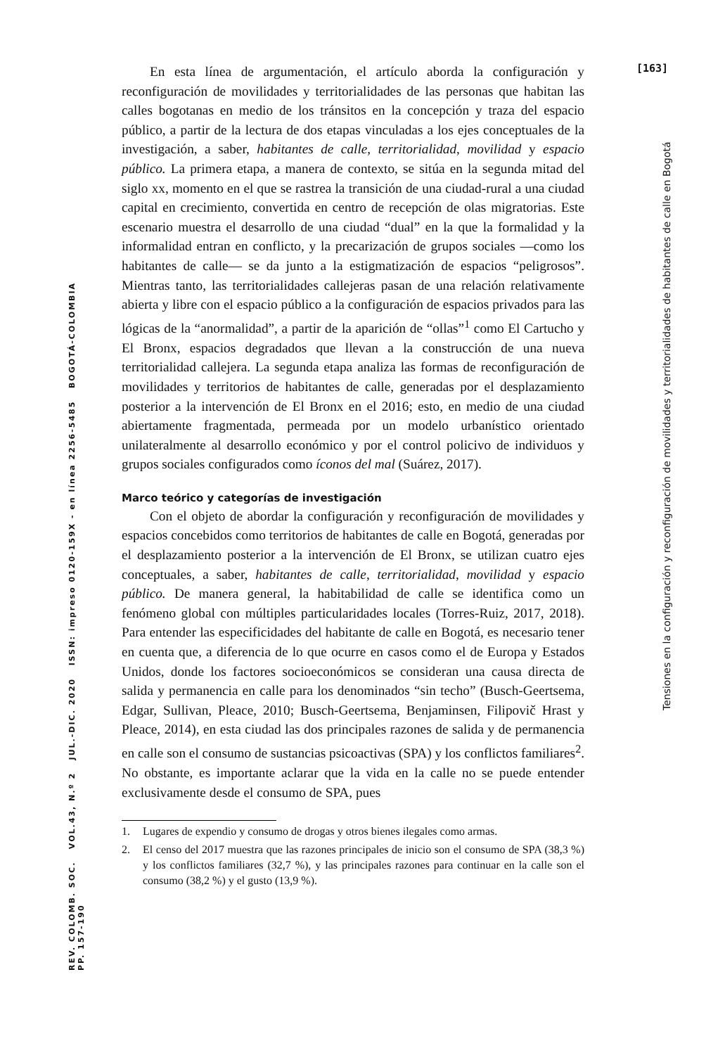[163]
Tensiones en la configuración y reconfiguración de movilidades y territorialidades de habitantes de calle en Bogotá
REV. COLOMB. SOC. VOL.43, N.º 2 JUL.-DIC. 2020 ISSN: impreso 0120-159X - en línea 2256-5485 BOGOTÁ-COLOMBIA PP. 157-190
En esta línea de argumentación, el artículo aborda la configuración y reconfiguración de movilidades y territorialidades de las personas que habitan las calles bogotanas en medio de los tránsitos en la concepción y traza del espacio público, a partir de la lectura de dos etapas vinculadas a los ejes conceptuales de la investigación, a saber, habitantes de calle, territorialidad, movilidad y espacio público. La primera etapa, a manera de contexto, se sitúa en la segunda mitad del siglo xx, momento en el que se rastrea la transición de una ciudad-rural a una ciudad capital en crecimiento, convertida en centro de recepción de olas migratorias. Este escenario muestra el desarrollo de una ciudad “dual” en la que la formalidad y la informalidad entran en conflicto, y la precarización de grupos sociales —como los habitantes de calle— se da junto a la estigmatización de espacios “peligrosos”. Mientras tanto, las territorialidades callejeras pasan de una relación relativamente abierta y libre con el espacio público a la configuración de espacios privados para las lógicas de la “anormalidad”, a partir de la aparición de “ollas”<sup>1</sup> como El Cartucho y El Bronx, espacios degradados que llevan a la construcción de una nueva territorialidad callejera. La segunda etapa analiza las formas de reconfiguración de movilidades y territorios de habitantes de calle, generadas por el desplazamiento posterior a la intervención de El Bronx en el 2016; esto, en medio de una ciudad abiertamente fragmentada, permeada por un modelo urbanístico orientado unilateralmente al desarrollo económico y por el control policivo de individuos y grupos sociales configurados como íconos del mal (Suárez, 2017).
Marco teórico y categorías de investigación
Con el objeto de abordar la configuración y reconfiguración de movilidades y espacios concebidos como territorios de habitantes de calle en Bogotá, generadas por el desplazamiento posterior a la intervención de El Bronx, se utilizan cuatro ejes conceptuales, a saber, habitantes de calle, territorialidad, movilidad y espacio público. De manera general, la habitabilidad de calle se identifica como un fenómeno global con múltiples particularidades locales (Torres-Ruiz, 2017, 2018). Para entender las especificidades del habitante de calle en Bogotá, es necesario tener en cuenta que, a diferencia de lo que ocurre en casos como el de Europa y Estados Unidos, donde los factores socioeconómicos se consideran una causa directa de salida y permanencia en calle para los denominados “sin techo” (Busch-Geertsema, Edgar, Sullivan, Pleace, 2010; Busch-Geertsema, Benjaminsen, Filipovič Hrast y Pleace, 2014), en esta ciudad las dos principales razones de salida y de permanencia en calle son el consumo de sustancias psicoactivas (SPA) y los conflictos familiares<sup>2</sup>. No obstante, es importante aclarar que la vida en la calle no se puede entender exclusivamente desde el consumo de SPA, pues
1. Lugares de expendio y consumo de drogas y otros bienes ilegales como armas.
2. El censo del 2017 muestra que las razones principales de inicio son el consumo de SPA (38,3 %) y los conflictos familiares (32,7 %), y las principales razones para continuar en la calle son el consumo (38,2 %) y el gusto (13,9 %).